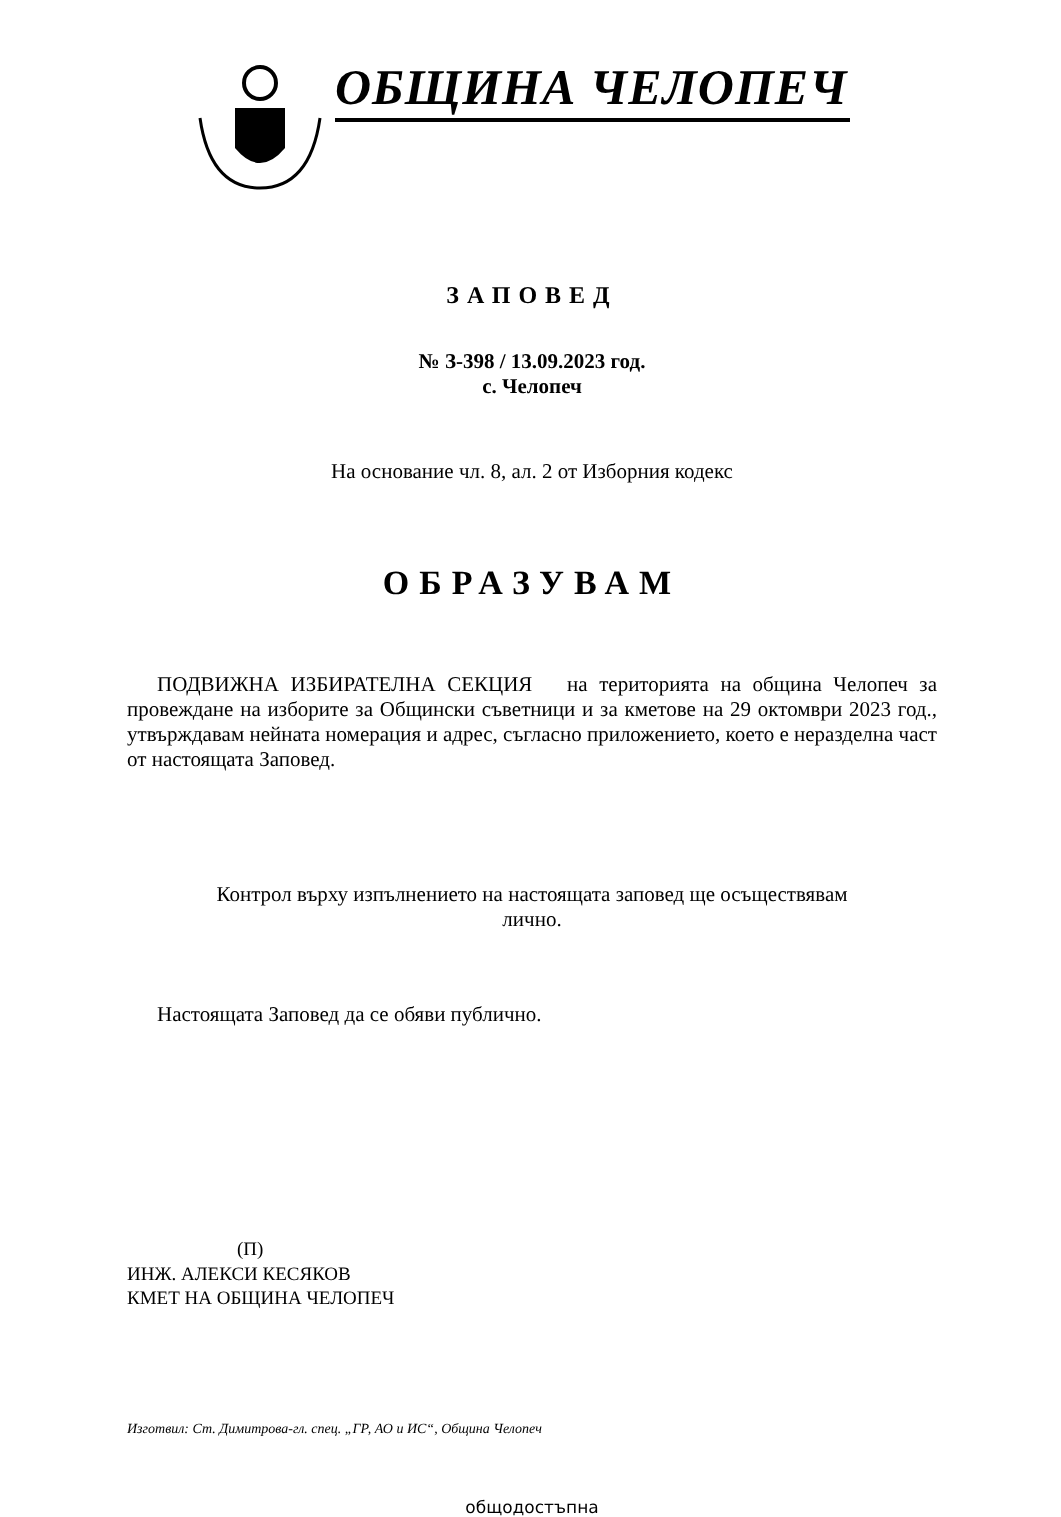ОБЩИНА ЧЕЛОПЕЧ
ЗАПОВЕД
№ З-398 / 13.09.2023 год.
с. Челопеч
На основание чл. 8, ал. 2 от Изборния кодекс
ОБРАЗУВАМ
ПОДВИЖНА ИЗБИРАТЕЛНА СЕКЦИЯ на територията на община Челопеч за провеждане на изборите за Общински съветници и за кметове на 29 октомври 2023 год., утвърждавам нейната номерация и адрес, съгласно приложението, което е неразделна част от настоящата Заповед.
Контрол върху изпълнението на настоящата заповед ще осъществявам
лично.
Настоящата Заповед да се обяви публично.
(П)
ИНЖ. АЛЕКСИ КЕСЯКОВ
КМЕТ НА ОБЩИНА ЧЕЛОПЕЧ
Изготвил: Ст. Димитрова-гл. спец. „ГР, АО и ИС“, Община Челопеч
общодостъпна